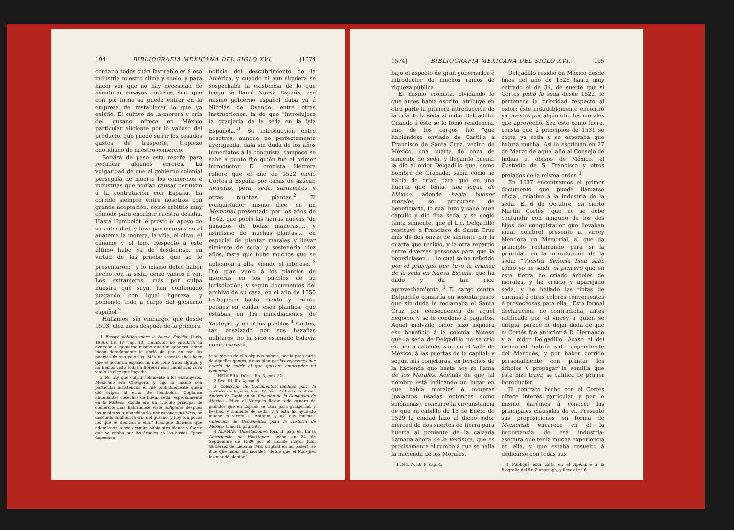194 BIBLIOGRAFIA MEXICANA DEL SIGLO XVI. [1574
cordar á todos cuán favorable es á esa industria nuestro clima y suelo, y para hacer ver que no hay necesidad de aventurar ensayos dudosos, sino que con pié firme se puede entrar en la empresa de restablecer lo que ya existió. El cultivo de la morera y cría del gusano ofrece en México particular aliciente por lo valioso del producto, que puede sufrir los pesados gastos de trasporte, tropiezo cuotidiano de nuestro comercio.
Servirá de paso esta reseña para rectificar algunos errores. La vulgaridad de que el gobierno colonial perseguía de muerte los comercios é industrias que podían causar perjuicio á la contratación con España, ha corrido siempre entre nosotros con grande aceptación, como arbitrio muy cómodo para encubrir nuestra desidia. Hasta Humboldt le prestó el apoyo de su autoridad, y tuvo por incursos en el anatema la morera, la viña, el olivo, el cáñamo y el lino. Respecto á este último hubo ya de desdecirse, en virtud de las pruebas que se le presentaron;<sup>1</sup> y lo mismo debió haber hecho con la seda, como vamos á ver. Los extranjeros, más por culpa nuestra que suya, han continuado juzgando con igual ligereza, y poniendo todo á cargo del gobierno español.<sup>2</sup>
Hallamos, sin embargo, que desde 1503, diez años después de la primera
1 Ensayo político sobre la Nueva España (París, 1836), lib. IV, cap. 10. Humboldt no encubría su aversión al gobierno mismo que tan generosa como inconsideradamente le abrió de par en par las puertas de sus colonias. Más de sesenta años hace que el gobierno español no nos pone traba alguna, y no hemos visto todavía florecer esas industrias cuyo vuelo se dice que impedía.
2 No hay que culpar solamente á los extranjeros. Mexicano era Clavigero, y dijo lo mismo con particular insistencia: él fué probablemente quien dió orígen al error de Humboldt. "Cogíanse abundantes cosechas de buena seda, especialmente en la Misteca, donde era un artículo principal de comercio; mas habiéndose visto obligados después los mistecos á abandonarlo por razones políticas, se descuidó también la cría del gusano, y hoy son pocos los que se dedican á ella." Prosigue diciendo que además de la seda común había otra blanca y fuerte que se criaba por los árboles en las costas, "pero únicamen-
noticia del descubrimiento de la América, y cuando ni aun siquiera se sospechaba la existencia de lo que luego se llamó Nueva España, ese mismo gobierno español daba ya á Nicolás de Ovando, entre otras instrucciones, la de que "introdujese la granjería de la seda en la Isla Española."<sup>1</sup> Su introducción entre nosotros, aunque no perfectamente averiguada, data sin duda de los años inmediatos á la conquista: tampoco se sabe á punto fijo quién fué el primer introductor. El cronista Herrera refiere que el año de 1522 envió Cortés á España por cañas de azúcar, moreras, pera, seda, sarmientos y otras muchas plantas.<sup>2</sup> El conquistador mismo dice, en un Memorial presentado por los años de 1542, que pobló las tierras nuevas "de ganados de todas maneras.... y asimismo de muchas plantas.... en especial de plantar morales y llevar simiente de seda, y sostenerla diez años, fasta que hubo muchos que se aplicaron á ella, viendo el interese."<sup>3</sup> Dió gran vuelo á los plantíos de moreras en los pueblos de su jurisdicción; y según documentos del archivo de su casa, en el año de 1550 trabajaban hasta ciento y treinta peones en cuidar esos plantíos, que estaban en las inmediaciones de Yautepec y en otros pueblos.<sup>4</sup> Cortés, tan ensalzado por sus hazañas militares, no ha sido estimado todavía como merece,
te se sirven de ella algunos pobres, por la poca curia de aquellas gentes, ó más bien por las vejaciones que habría de sufrir el que quisiera emprender tal comercio."
1 HERRERA, Déc. I, lib. 5, cap. 22.
2 Déc. III, lib. 4, cap. 8.
3 Colección de Documentos Inéditos para la Historia de España, tom. IV, pág. 223.—Lo confirma Andrés de Tapia en su Relación de la Conquista de México.—"Hizo el Marqués llevar todo género de ganados que en España se usan para granjerías, y bestias, y simiente de seda, y á ésta ha ayudado mucho el virrey D. Antonio, y así hay mucha." Colección de Documentos para la Historia de México, tomo II, pág. 593.
4 ALAMÁN, Disertaciones, tom. II, pág. 68. En la Descripción de Huaxtepec, hecha en 24 de Septiembre de 1580 por el alcalde mayor Juan Gutiérrez de Liébana (MS. original en mi poder), se dice que había allí morales "desde que el Marqués los mandó plantar."
1574] BIBLIOGRAFIA MEXICANA DEL SIGLO XVI. 195
bajo el aspecto de gran gobernador é introductor de muchos ramos de riqueza pública.
El mismo cronista, olvidando lo que antes había escrito, atribuye en otra parte la primera introducción de la cría de la seda al oidor Delgadillo. Cuando á éste se le tomó residencia, uno de los cargos fué "que habiéndose enviado de Castilla á Francisco de Santa Cruz, vecino de México, una cuarta de onza de simiente de seda, y llegando buena, la dió al oidor Delgadillo que, como hombre de Granada, sabía cómo se había de criar, para que en una huerta que tenía, una legua de México, adonde había buenos morales, se procurase de beneficiarla, lo cual hizo y salió buen capullo y dió fina seda, y se cogió tanta simiente, que el Lic. Delgadillo restituyó á Francisco de Santa Cruz más de dos onzas de simiente por la cuarta que recibió, y la otra repartió entre diversas personas para que la beneficiasen..... lo cual se ha referido por el principio que tuvo la crianza de la seda en Nueva España, que ha dado y da tan rico aprovechamiento."<sup>1</sup> El cargo contra Delgadillo consistía en sesenta pesos que sin duda le reclamaba el Santa Cruz por consecuencia de aquel negocio, y se le condenó á pagarlos. Aquel malvado oidor hizo siquiera ese beneficio á la colonia. Nótese que la seda de Delgadillo no se crió en tierra caliente, sino en el Valle de México, á las puertas de la capital; y según mis conjeturas, en terrenos de la hacienda que hasta hoy se llama de los Morales. Además de que tal nombre está indicando un lugar en que había morales ó moreras (palabras usadas entonces como sinónimas), concurre la circunstancia de que en cabildo de 15 de Enero de 1529 la ciudad hizo al dicho oidor merced de dos suertes de tierra para huerta al poniente de la calzada llamada ahora de la Verónica, que es precisamente el rumbo á que se halla la hacienda de los Morales.
1 Déc. IV, lib. 9, cap. 4.
Delgadillo residió en México desde fines del año de 1528 hasta muy entrado el de 34, de suerte que si Cortés pidió la seda desde 1522, le pertenece la prioridad respecto al oidor: éste indudablemente encontró ya puestos por algún otro los morales que aprovechó. Sea esto como fuere, consta que á principios de 1531 se cogía ya seda y se esperaba que habría mucha. Así lo escribían en 27 de Marzo de aquel año al Consejo de Indias el obispo de México, el Custodio de S. Francisco y otros prelados de la misma orden.<sup>1</sup>
En 1537 encontramos el primer documento que puede llamarse oficial, relativo á la industria de la seda. El 6 de Octubre, un cierto Martín Cortés (que no se debe confundir con ninguno de los dos hijos del conquistador que llevaban igual nombre) presentó al virrey Mendoza un Memorial, al que da principio reclamando para sí la prioridad en la introducción de la seda: "Vuestra Señoría bien sabe cómo yo he seido el primero que en esta tierra he criado árboles de morales, y he criado y aparejado seda, y he hallado las tintas de carmesí é otras colores convenientes é provechosas para ella." Esta formal declaración, no contradicha, antes ratificada por el virrey á quien se dirigía, parece no dejar duda de que el Cortés fué anterior á D. Hernando y al oidor Delgadillo. Acaso el del memorial habría sido dependiente del Marqués, y por haber corrido personalmente con plantar los árboles y propagar la semilla que éste hizo traer, se califica de primer introductor.
El contrato hecho con el Cortés ofrece interés particular, y por lo mismo darémos á conocer las principales cláusulas de él. Presentó sus proposiciones en forma de Memorial: encarece en él la importancia de esa industria: asegura que tenía mucha experiencia en ella, y que estaba resuelto á dedicarse con todas sus
1 Publiqué esta carta en el Apéndice á la Biografía del Sr. Zumárraga, y lleva el nº 6.